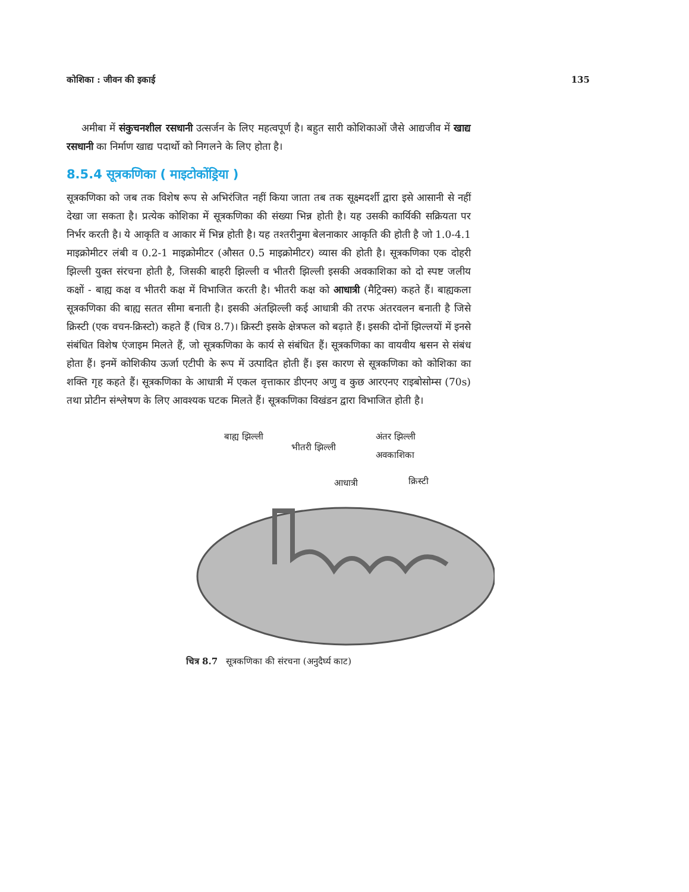कोशिका : जीवन की इकाई 135
अमीबा में संकुचनशील रसधानी उत्सर्जन के लिए महत्वपूर्ण है। बहुत सारी कोशिकाओं जैसे आद्यजीव में खाद्य रसधानी का निर्माण खाद्य पदार्थो को निगलने के लिए होता है।
8.5.4 सूत्रकणिका ( माइटोकोंड्रिया )
सूत्रकणिका को जब तक विशेष रूप से अभिरंजित नहीं किया जाता तब तक सूक्ष्मदर्शी द्वारा इसे आसानी से नहीं देखा जा सकता है। प्रत्येक कोशिका में सूत्रकणिका की संख्या भिन्न होती है। यह उसकी कार्यिकी सक्रियता पर निर्भर करती है। ये आकृति व आकार में भिन्न होती है। यह तश्तरीनुमा बेलनाकार आकृति की होती है जो 1.0-4.1 माइक्रोमीटर लंबी व 0.2-1 माइक्रोमीटर (औसत 0.5 माइक्रोमीटर) व्यास की होती है। सूत्रकणिका एक दोहरी झिल्ली युक्त संरचना होती है, जिसकी बाहरी झिल्ली व भीतरी झिल्ली इसकी अवकाशिका को दो स्पष्ट जलीय कक्षों - बाह्य कक्ष व भीतरी कक्ष में विभाजित करती है। भीतरी कक्ष को आधात्री (मैट्रिक्स) कहते हैं। बाह्यकला सूत्रकणिका की बाह्य सतत सीमा बनाती है। इसकी अंतझिल्ली कई आधात्री की तरफ अंतरवलन बनाती है जिसे क्रिस्टी (एक वचन-क्रिस्टो) कहते हैं (चित्र 8.7)। क्रिस्टी इसके क्षेत्रफल को बढ़ाते हैं। इसकी दोनों झिल्लयों में इनसे संबंधित विशेष एंजाइम मिलते हैं, जो सूत्रकणिका के कार्य से संबंधित हैं। सूत्रकणिका का वायवीय श्वसन से संबंध होता हैं। इनमें कोशिकीय ऊर्जा एटीपी के रूप में उत्पादित होती हैं। इस कारण से सूत्रकणिका को कोशिका का शक्ति गृह कहते हैं। सूत्रकणिका के आधात्री में एकल वृत्ताकार डीएनए अणु व कुछ आरएनए राइबोसोम्स (70s) तथा प्रोटीन संश्लेषण के लिए आवश्यक घटक मिलते हैं। सूत्रकणिका विखंडन द्वारा विभाजित होती है।
बाह्य झिल्ली
भीतरी झिल्ली
अंतर झिल्ली
अवकाशिका
आधात्री क्रिस्टी
चित्र 8.7 सूत्रकणिका की संरचना (अनुदैर्घ्य काट)